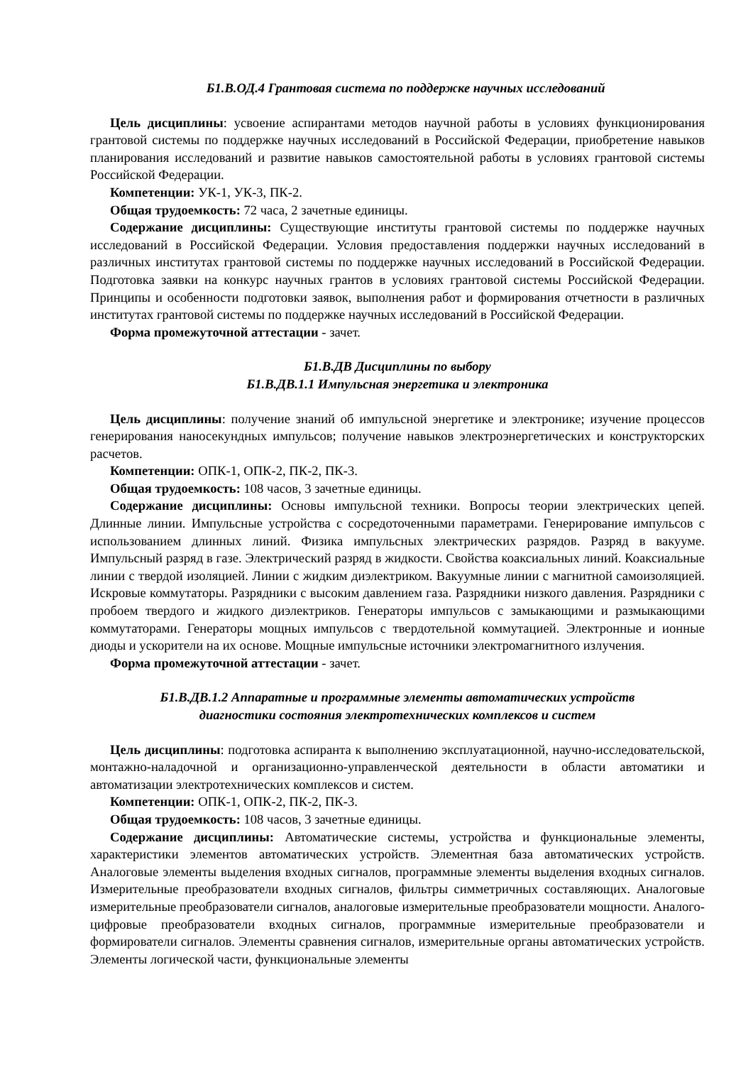Б1.В.ОД.4 Грантовая система по поддержке научных исследований
Цель дисциплины: усвоение аспирантами методов научной работы в условиях функционирования грантовой системы по поддержке научных исследований в Российской Федерации, приобретение навыков планирования исследований и развитие навыков самостоятельной работы в условиях грантовой системы Российской Федерации.
Компетенции: УК-1, УК-3, ПК-2.
Общая трудоемкость: 72 часа, 2 зачетные единицы.
Содержание дисциплины: Существующие институты грантовой системы по поддержке научных исследований в Российской Федерации. Условия предоставления поддержки научных исследований в различных институтах грантовой системы по поддержке научных исследований в Российской Федерации. Подготовка заявки на конкурс научных грантов в условиях грантовой системы Российской Федерации. Принципы и особенности подготовки заявок, выполнения работ и формирования отчетности в различных институтах грантовой системы по поддержке научных исследований в Российской Федерации.
Форма промежуточной аттестации - зачет.
Б1.В.ДВ Дисциплины по выбору
Б1.В.ДВ.1.1 Импульсная энергетика и электроника
Цель дисциплины: получение знаний об импульсной энергетике и электронике; изучение процессов генерирования наносекундных импульсов; получение навыков электроэнергетических и конструкторских расчетов.
Компетенции: ОПК-1, ОПК-2, ПК-2, ПК-3.
Общая трудоемкость: 108 часов, 3 зачетные единицы.
Содержание дисциплины: Основы импульсной техники. Вопросы теории электрических цепей. Длинные линии. Импульсные устройства с сосредоточенными параметрами. Генерирование импульсов с использованием длинных линий. Физика импульсных электрических разрядов. Разряд в вакууме. Импульсный разряд в газе. Электрический разряд в жидкости. Свойства коаксиальных линий. Коаксиальные линии с твердой изоляцией. Линии с жидким диэлектриком. Вакуумные линии с магнитной самоизоляцией. Искровые коммутаторы. Разрядники с высоким давлением газа. Разрядники низкого давления. Разрядники с пробоем твердого и жидкого диэлектриков. Генераторы импульсов с замыкающими и размыкающими коммутаторами. Генераторы мощных импульсов с твердотельной коммутацией. Электронные и ионные диоды и ускорители на их основе. Мощные импульсные источники электромагнитного излучения.
Форма промежуточной аттестации - зачет.
Б1.В.ДВ.1.2 Аппаратные и программные элементы автоматических устройств
диагностики состояния электротехнических комплексов и систем
Цель дисциплины: подготовка аспиранта к выполнению эксплуатационной, научно-исследовательской, монтажно-наладочной и организационно-управленческой деятельности в области автоматики и автоматизации электротехнических комплексов и систем.
Компетенции: ОПК-1, ОПК-2, ПК-2, ПК-3.
Общая трудоемкость: 108 часов, 3 зачетные единицы.
Содержание дисциплины: Автоматические системы, устройства и функциональные элементы, характеристики элементов автоматических устройств. Элементная база автоматических устройств. Аналоговые элементы выделения входных сигналов, программные элементы выделения входных сигналов. Измерительные преобразователи входных сигналов, фильтры симметричных составляющих. Аналоговые измерительные преобразователи сигналов, аналоговые измерительные преобразователи мощности. Аналого-цифровые преобразователи входных сигналов, программные измерительные преобразователи и формирователи сигналов. Элементы сравнения сигналов, измерительные органы автоматических устройств. Элементы логической части, функциональные элементы